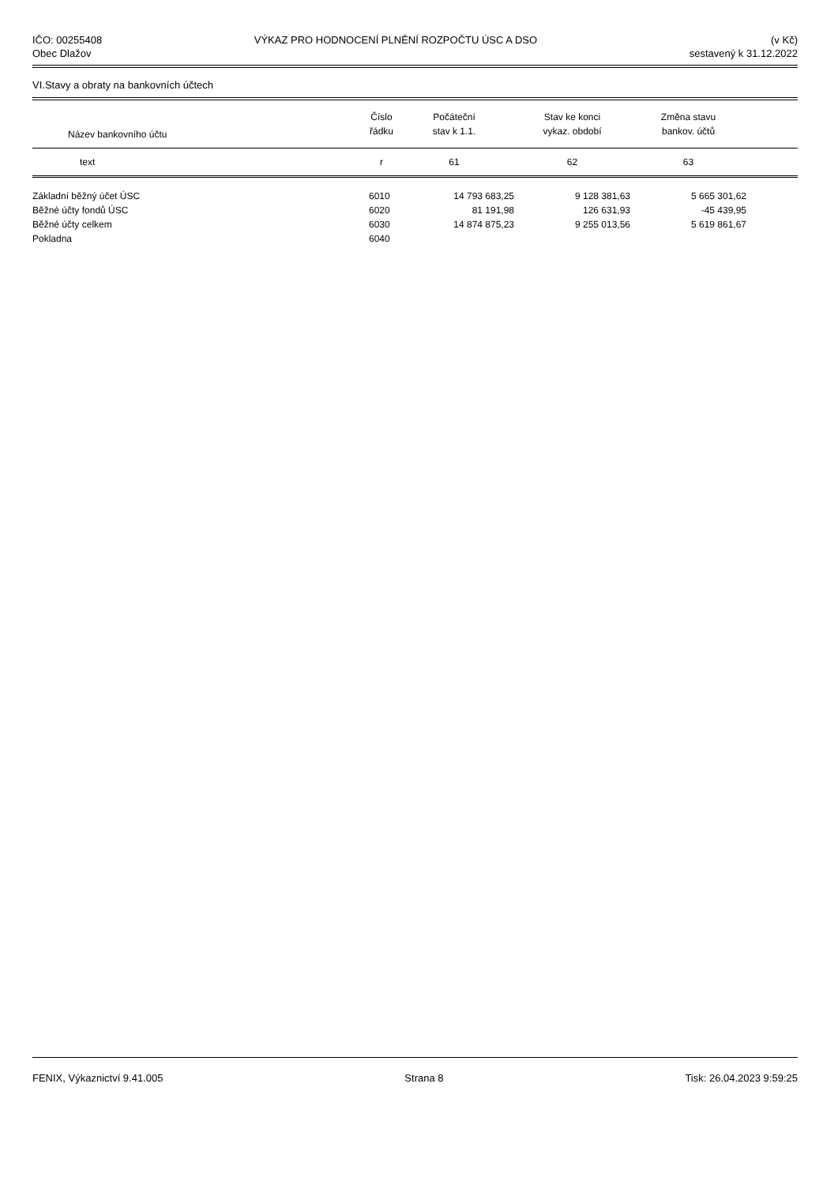IČO: 00255408
Obec Dlažov
VÝKAZ PRO HODNOCENÍ PLNĚNÍ ROZPOČTU ÚSC A DSO
(v Kč)
sestavený k 31.12.2022
VI.Stavy a obraty na bankovních účtech
| Název bankovního účtu | Číslo řádku | Počáteční stav k 1.1. | Stav ke konci vykaz. období | Změna stavu bankov. účtů | |
| --- | --- | --- | --- | --- | --- |
| text | r | 61 | 62 | 63 | |
| Základní běžný účet ÚSC | 6010 | 14 793 683,25 | 9 128 381,63 | 5 665 301,62 | |
| Běžné účty fondů ÚSC | 6020 | 81 191,98 | 126 631,93 | -45 439,95 | |
| Běžné účty celkem | 6030 | 14 874 875,23 | 9 255 013,56 | 5 619 861,67 | |
| Pokladna | 6040 | | | | |
FENIX, Výkaznictví 9.41.005 Strana 8 Tisk: 26.04.2023 9:59:25